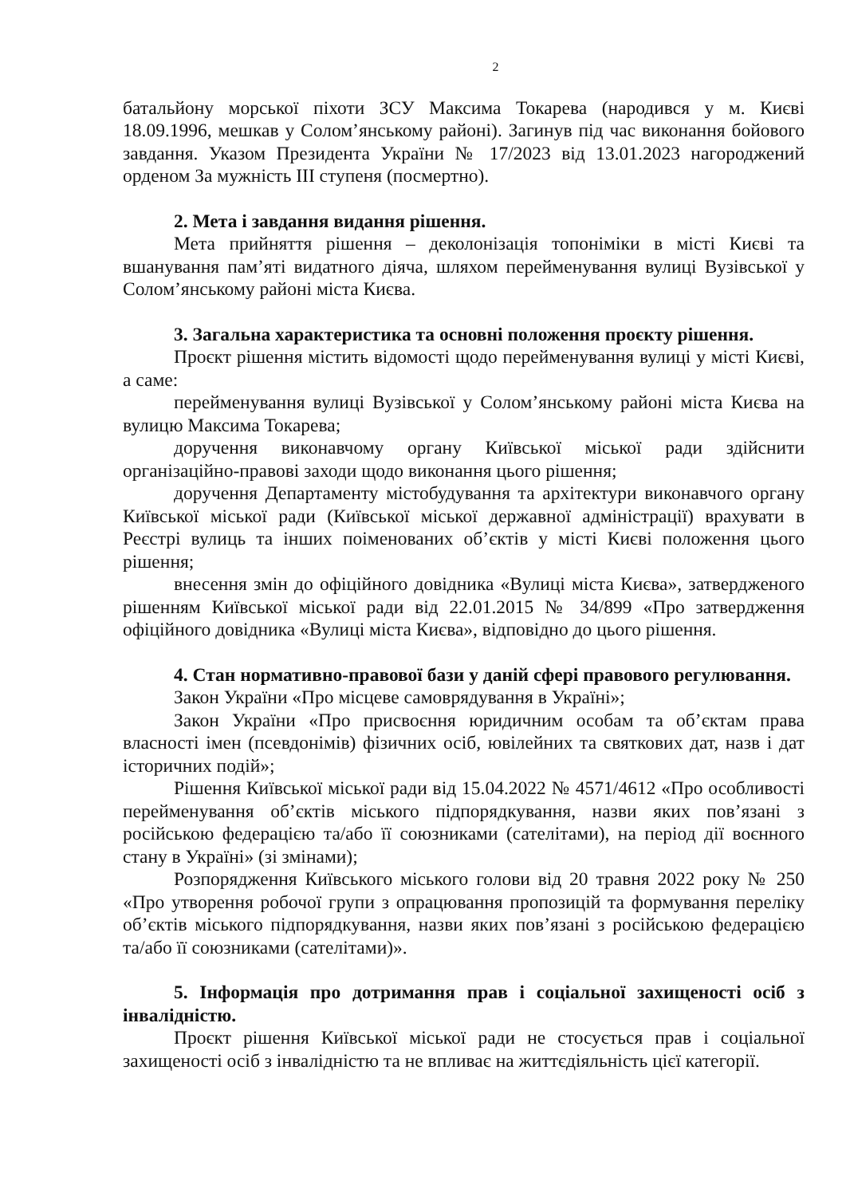2
батальйону морської піхоти ЗСУ Максима Токарева (народився у м. Києві 18.09.1996, мешкав у Солом’янському районі). Загинув під час виконання бойового завдання. Указом Президента України № 17/2023 від 13.01.2023 нагороджений орденом За мужність ІІІ ступеня (посмертно).
2. Мета і завдання видання рішення.
Мета прийняття рішення – деколонізація топоніміки в місті Києві та вшанування пам’яті видатного діяча, шляхом перейменування вулиці Вузівської у Солом’янському районі міста Києва.
3. Загальна характеристика та основні положення проєкту рішення.
Проєкт рішення містить відомості щодо перейменування вулиці у місті Києві, а саме:
перейменування вулиці Вузівської у Солом’янському районі міста Києва на вулицю Максима Токарева;
доручення виконавчому органу Київської міської ради здійснити організаційно-правові заходи щодо виконання цього рішення;
доручення Департаменту містобудування та архітектури виконавчого органу Київської міської ради (Київської міської державної адміністрації) врахувати в Реєстрі вулиць та інших поіменованих об’єктів у місті Києві положення цього рішення;
внесення змін до офіційного довідника «Вулиці міста Києва», затвердженого рішенням Київської міської ради від 22.01.2015 № 34/899 «Про затвердження офіційного довідника «Вулиці міста Києва», відповідно до цього рішення.
4. Стан нормативно-правової бази у даній сфері правового регулювання.
Закон України «Про місцеве самоврядування в Україні»;
Закон України «Про присвоєння юридичним особам та об’єктам права власності імен (псевдонімів) фізичних осіб, ювілейних та святкових дат, назв і дат історичних подій»;
Рішення Київської міської ради від 15.04.2022 № 4571/4612 «Про особливості перейменування об’єктів міського підпорядкування, назви яких пов’язані з російською федерацією та/або її союзниками (сателітами), на період дії воєнного стану в Україні» (зі змінами);
Розпорядження Київського міського голови від 20 травня 2022 року № 250 «Про утворення робочої групи з опрацювання пропозицій та формування переліку об’єктів міського підпорядкування, назви яких пов’язані з російською федерацією та/або її союзниками (сателітами)».
5. Інформація про дотримання прав і соціальної захищеності осіб з інвалідністю.
Проєкт рішення Київської міської ради не стосується прав і соціальної захищеності осіб з інвалідністю та не впливає на життєдіяльність цієї категорії.